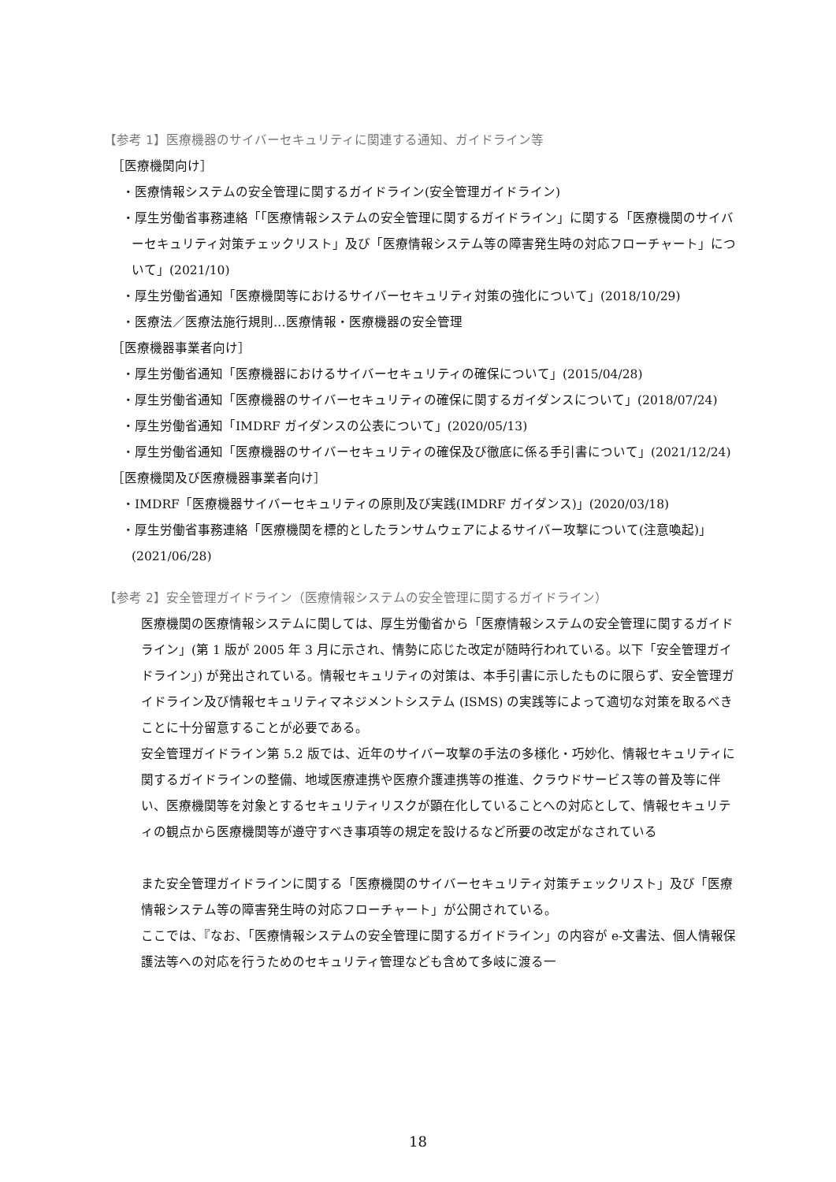【参考 1】医療機器のサイバーセキュリティに関連する通知、ガイドライン等
［医療機関向け］
・医療情報システムの安全管理に関するガイドライン(安全管理ガイドライン)
・厚生労働省事務連絡「「医療情報システムの安全管理に関するガイドライン」に関する「医療機関のサイバーセキュリティ対策チェックリスト」及び「医療情報システム等の障害発生時の対応フローチャート」について」(2021/10)
・厚生労働省通知「医療機関等におけるサイバーセキュリティ対策の強化について」(2018/10/29)
・医療法／医療法施行規則…医療情報・医療機器の安全管理
［医療機器事業者向け］
・厚生労働省通知「医療機器におけるサイバーセキュリティの確保について」(2015/04/28)
・厚生労働省通知「医療機器のサイバーセキュリティの確保に関するガイダンスについて」(2018/07/24)
・厚生労働省通知「IMDRF ガイダンスの公表について」(2020/05/13)
・厚生労働省通知「医療機器のサイバーセキュリティの確保及び徹底に係る手引書について」(2021/12/24)
［医療機関及び医療機器事業者向け］
・IMDRF「医療機器サイバーセキュリティの原則及び実践(IMDRF ガイダンス)」(2020/03/18)
・厚生労働省事務連絡「医療機関を標的としたランサムウェアによるサイバー攻撃について(注意喚起)」(2021/06/28)
【参考 2】安全管理ガイドライン（医療情報システムの安全管理に関するガイドライン）
医療機関の医療情報システムに関しては、厚生労働省から「医療情報システムの安全管理に関するガイドライン」(第 1 版が 2005 年 3 月に示され、情勢に応じた改定が随時行われている。以下「安全管理ガイドライン」) が発出されている。情報セキュリティの対策は、本手引書に示したものに限らず、安全管理ガイドライン及び情報セキュリティマネジメントシステム (ISMS) の実践等によって適切な対策を取るべきことに十分留意することが必要である。
安全管理ガイドライン第 5.2 版では、近年のサイバー攻撃の手法の多様化・巧妙化、情報セキュリティに関するガイドラインの整備、地域医療連携や医療介護連携等の推進、クラウドサービス等の普及等に伴い、医療機関等を対象とするセキュリティリスクが顕在化していることへの対応として、情報セキュリティの観点から医療機関等が遵守すべき事項等の規定を設けるなど所要の改定がなされている
また安全管理ガイドラインに関する「医療機関のサイバーセキュリティ対策チェックリスト」及び「医療情報システム等の障害発生時の対応フローチャート」が公開されている。
ここでは、『なお、「医療情報システムの安全管理に関するガイドライン」の内容が e-文書法、個人情報保護法等への対応を行うためのセキュリティ管理なども含めて多岐に渡る一
18